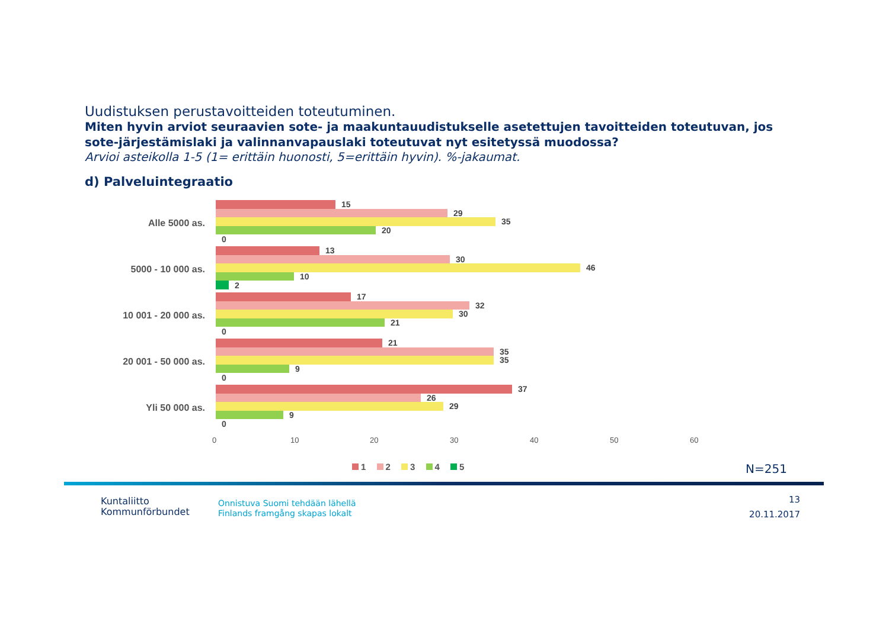Uudistuksen perustavoitteiden toteutuminen.
Miten hyvin arviot seuraavien sote- ja maakuntauudistukselle asetettujen tavoitteiden toteutuvan, jos sote-järjestämislaki ja valinnanvapauslaki toteutuvat nyt esitetyssä muodossa?
Arvioi asteikolla 1-5 (1= erittäin huonosti, 5=erittäin hyvin). %-jakaumat.
d) Palveluintegraatio
Alle 5000 as.
15
29
35
20
0
5000 - 10 000 as.
13
30
46
10
2
10 001 - 20 000 as.
17
32
30
21
0
20 001 - 50 000 as.
21
35
35
9
0
Yli 50 000 as.
37
26
29
9
0
0 10 20 30 40 50 60
1 2 3 4 5 N=251
Kuntaliitto
Kommunförbundet
Onnistuva Suomi tehdään lähellä
Finlands framgång skapas lokalt
13
20.11.2017